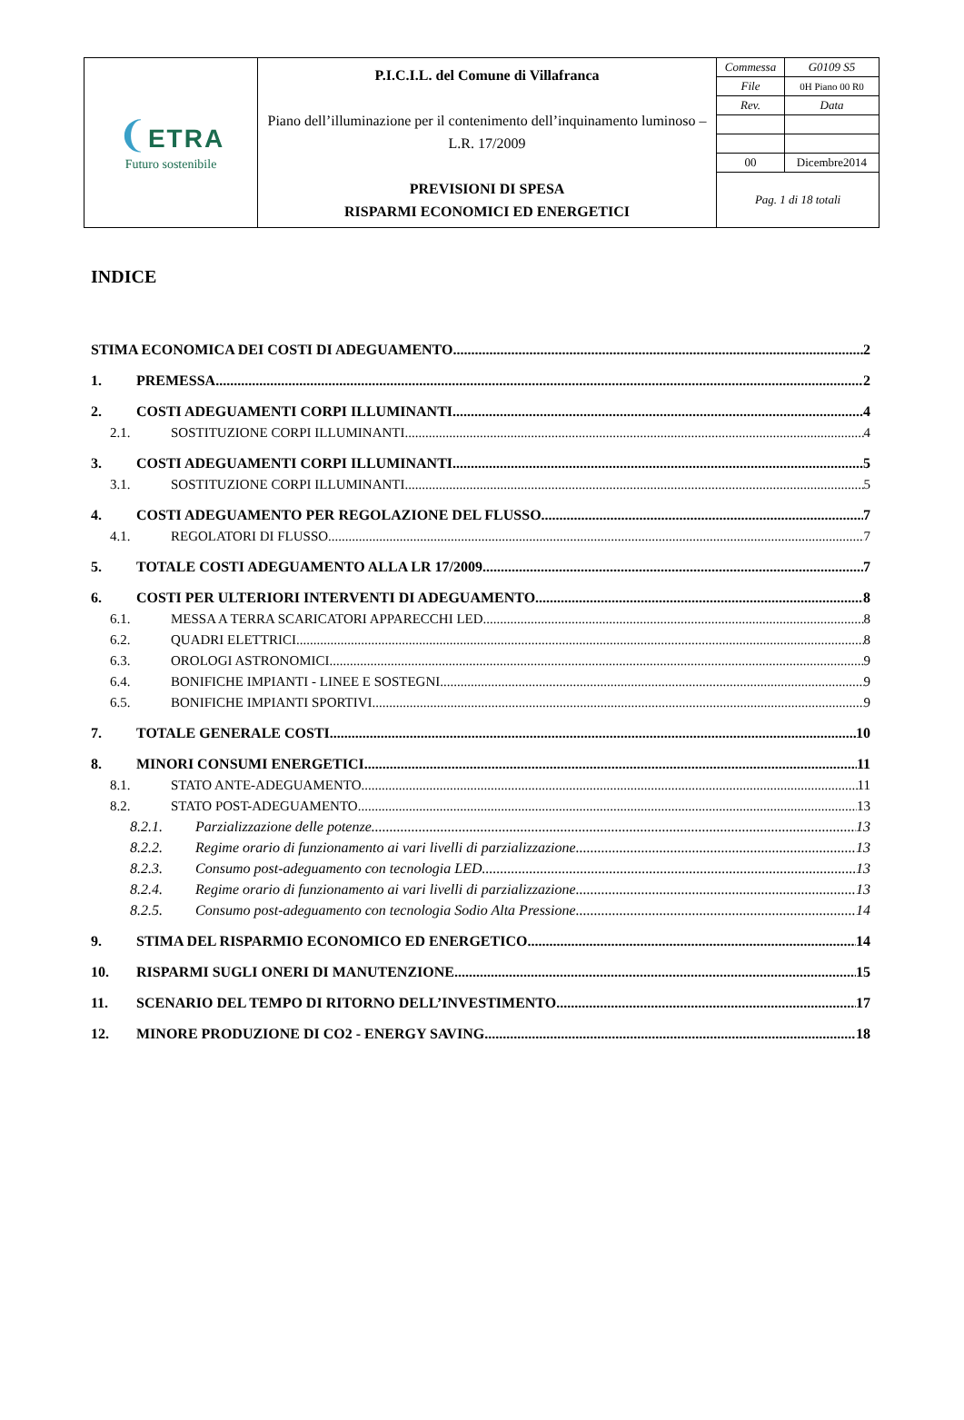| ❨ ETRA Futuro sostenibile | P.I.C.I.L. del Comune di Villafranca Piano dell’illuminazione per il contenimento dell’inquinamento luminoso – L.R. 17/2009 PREVISIONI DI SPESA RISPARMI ECONOMICI ED ENERGETICI | Commessa | G0109 S5 |
| | | File | 0H Piano 00 R0 |
| | | Rev. | Data |
| | | 00 | Dicembre2014 |
| | | Pag. 1 di 18 totali | |
INDICE
STIMA ECONOMICA DEI COSTI DI ADEGUAMENTO 2
1. PREMESSA 2
2. COSTI ADEGUAMENTI CORPI ILLUMINANTI 4
2.1. SOSTITUZIONE CORPI ILLUMINANTI 4
3. COSTI ADEGUAMENTI CORPI ILLUMINANTI 5
3.1. SOSTITUZIONE CORPI ILLUMINANTI 5
4. COSTI ADEGUAMENTO PER REGOLAZIONE DEL FLUSSO 7
4.1. REGOLATORI DI FLUSSO 7
5. TOTALE COSTI ADEGUAMENTO ALLA LR 17/2009 7
6. COSTI PER ULTERIORI INTERVENTI DI ADEGUAMENTO 8
6.1. MESSA A TERRA SCARICATORI APPARECCHI LED 8
6.2. QUADRI ELETTRICI 8
6.3. OROLOGI ASTRONOMICI 9
6.4. BONIFICHE IMPIANTI - LINEE E SOSTEGNI 9
6.5. BONIFICHE IMPIANTI SPORTIVI 9
7. TOTALE GENERALE COSTI 10
8. MINORI CONSUMI ENERGETICI 11
8.1. STATO ANTE-ADEGUAMENTO 11
8.2. STATO POST-ADEGUAMENTO 13
8.2.1. Parzializzazione delle potenze 13
8.2.2. Regime orario di funzionamento ai vari livelli di parzializzazione 13
8.2.3. Consumo post-adeguamento con tecnologia LED 13
8.2.4. Regime orario di funzionamento ai vari livelli di parzializzazione 13
8.2.5. Consumo post-adeguamento con tecnologia Sodio Alta Pressione 14
9. STIMA DEL RISPARMIO ECONOMICO ED ENERGETICO 14
10. RISPARMI SUGLI ONERI DI MANUTENZIONE 15
11. SCENARIO DEL TEMPO DI RITORNO DELL’INVESTIMENTO 17
12. MINORE PRODUZIONE DI CO2 - ENERGY SAVING 18